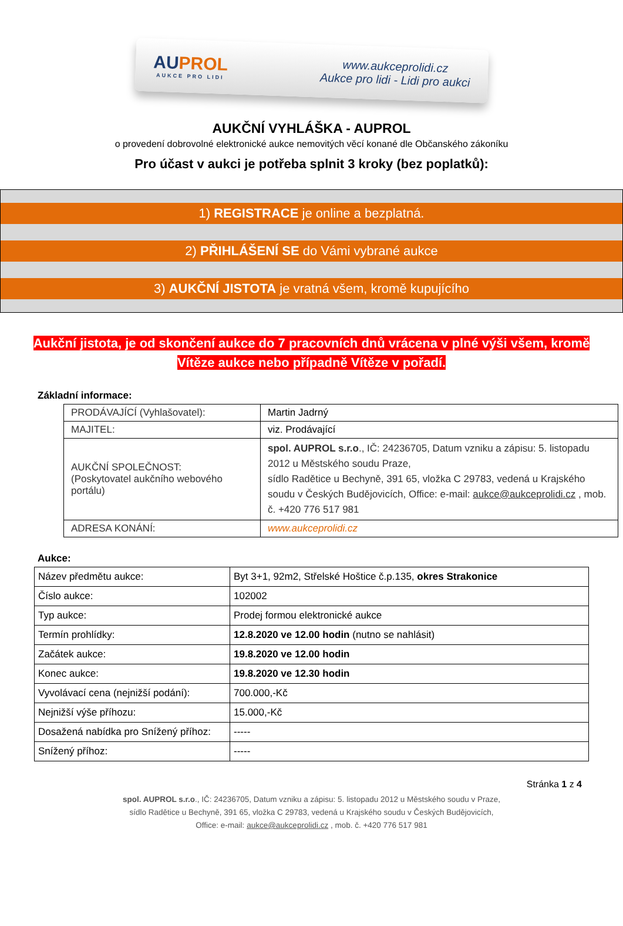AUPROL
AUKCE PRO LIDI
www.aukceprolidi.cz
Aukce pro lidi - Lidi pro aukci
AUKČNÍ VYHLÁŠKA - AUPROL
o provedení dobrovolné elektronické aukce nemovitých věcí konané dle Občanského zákoníku
Pro účast v aukci je potřeba splnit 3 kroky (bez poplatků):
1) REGISTRACE je online a bezplatná.
2) PŘIHLÁŠENÍ SE do Vámi vybrané aukce
3) AUKČNÍ JISTOTA je vratná všem, kromě kupujícího
Aukční jistota, je od skončení aukce do 7 pracovních dnů vrácena v plné výši všem, kromě
Vítěze aukce nebo případně Vítěze v pořadí.
Základní informace:
| PRODÁVAJÍCÍ (Vyhlašovatel): | Martin Jadrný |
| MAJITEL: | viz. Prodávající |
| AUKČNÍ SPOLEČNOST: (Poskytovatel aukčního webového portálu) | spol. AUPROL s.r.o ., IČ: 24236705, Datum vzniku a zápisu: 5. listopadu 2012 u Městského soudu Praze, sídlo Radětice u Bechyně, 391 65, vložka C 29783, vedená u Krajského soudu v Českých Budějovicích, Office: e-mail: aukce@aukceprolidi.cz , mob. č. +420 776 517 981 |
| ADRESA KONÁNÍ: | www.aukceprolidi.cz |
Aukce:
| Název předmětu aukce: | Byt 3+1, 92m2, Střelské Hoštice č.p.135, okres Strakonice |
| Číslo aukce: | 102002 |
| Typ aukce: | Prodej formou elektronické aukce |
| Termín prohlídky: | 12.8.2020 ve 12.00 hodin (nutno se nahlásit) |
| Začátek aukce: | 19.8.2020 ve 12.00 hodin |
| Konec aukce: | 19.8.2020 ve 12.30 hodin |
| Vyvolávací cena (nejnižší podání): | 700.000,-Kč |
| Nejnižší výše příhozu: | 15.000,-Kč |
| Dosažená nabídka pro Snížený příhoz: | ----- |
| Snížený příhoz: | ----- |
Stránka 1 z 4
spol. AUPROL s.r.o., IČ: 24236705, Datum vzniku a zápisu: 5. listopadu 2012 u Městského soudu v Praze,
sídlo Radětice u Bechyně, 391 65, vložka C 29783, vedená u Krajského soudu v Českých Budějovicích,
Office: e-mail: aukce@aukceprolidi.cz , mob. č. +420 776 517 981